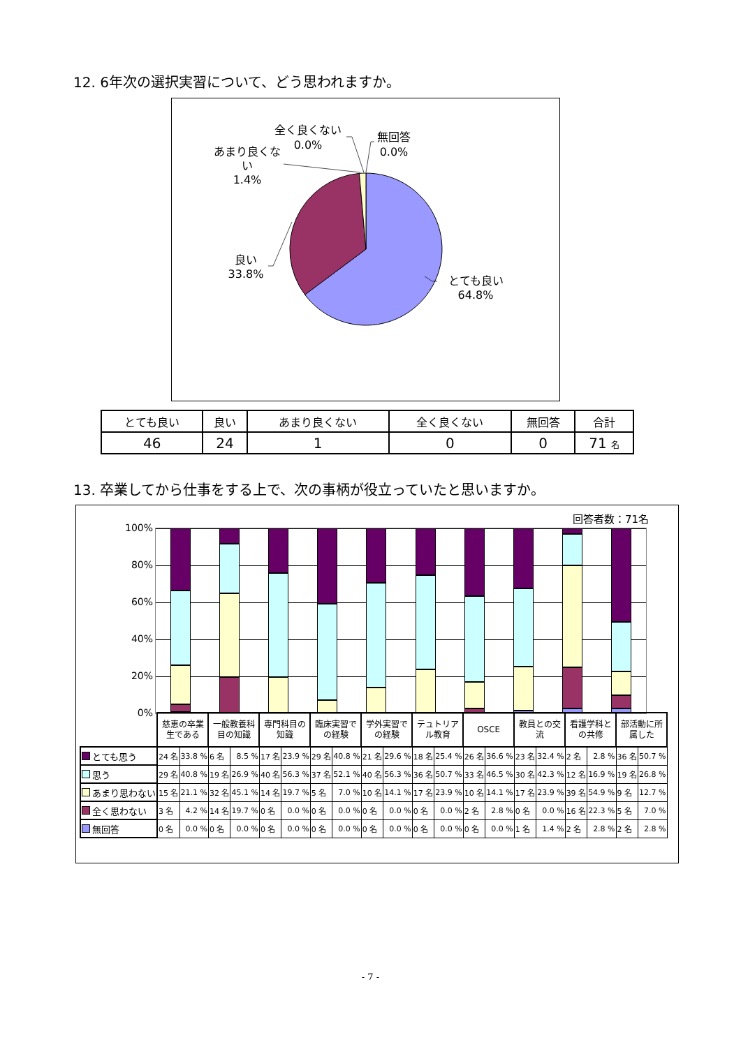12. 6年次の選択実習について、どう思われますか。
全く良くない
0.0%
無回答
0.0%
あまり良くな
い
1.4%
良い
33.8%
とても良い
64.8%
| とても良い | 良い | あまり良くない | 全く良くない | 無回答 | 合計 |
| --- | --- | --- | --- | --- | --- |
| 46 | 24 | 1 | 0 | 0 | 71 名 |
13. 卒業してから仕事をする上で、次の事柄が役立っていたと思いますか。
回答者数：71名
100%
80%
60%
40%
20%
0%
| | 慈恵の卒業 生である | | 一般教養科 目の知識 | | 専門科目の 知識 | | 臨床実習で の経験 | | 学外実習で の経験 | | テュトリア ル教育 | | OSCE | | 教員との交 流 | | 看護学科と の共修 | | 部活動に所 属した | |
| とても思う | 24 名 | 33.8 % | 6 名 | 8.5 % | 17 名 | 23.9 % | 29 名 | 40.8 % | 21 名 | 29.6 % | 18 名 | 25.4 % | 26 名 | 36.6 % | 23 名 | 32.4 % | 2 名 | 2.8 % | 36 名 | 50.7 % |
| 思う | 29 名 | 40.8 % | 19 名 | 26.9 % | 40 名 | 56.3 % | 37 名 | 52.1 % | 40 名 | 56.3 % | 36 名 | 50.7 % | 33 名 | 46.5 % | 30 名 | 42.3 % | 12 名 | 16.9 % | 19 名 | 26.8 % |
| あまり思わない | 15 名 | 21.1 % | 32 名 | 45.1 % | 14 名 | 19.7 % | 5 名 | 7.0 % | 10 名 | 14.1 % | 17 名 | 23.9 % | 10 名 | 14.1 % | 17 名 | 23.9 % | 39 名 | 54.9 % | 9 名 | 12.7 % |
| 全く思わない | 3 名 | 4.2 % | 14 名 | 19.7 % | 0 名 | 0.0 % | 0 名 | 0.0 % | 0 名 | 0.0 % | 0 名 | 0.0 % | 2 名 | 2.8 % | 0 名 | 0.0 % | 16 名 | 22.3 % | 5 名 | 7.0 % |
| 無回答 | 0 名 | 0.0 % | 0 名 | 0.0 % | 0 名 | 0.0 % | 0 名 | 0.0 % | 0 名 | 0.0 % | 0 名 | 0.0 % | 0 名 | 0.0 % | 1 名 | 1.4 % | 2 名 | 2.8 % | 2 名 | 2.8 % |
- 7 -